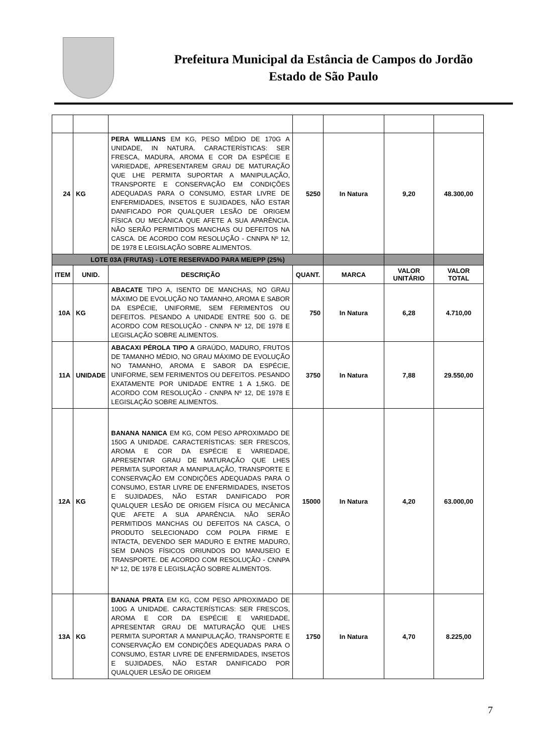Prefeitura Municipal da Estância de Campos do Jordão
Estado de São Paulo
| 24 | KG | PERA WILLIANS EM KG, PESO MÉDIO DE 170G A UNIDADE, IN NATURA. CARACTERÍSTICAS: SER FRESCA, MADURA, AROMA E COR DA ESPÉCIE E VARIEDADE, APRESENTAREM GRAU DE MATURAÇÃO QUE LHE PERMITA SUPORTAR A MANIPULAÇÃO, TRANSPORTE E CONSERVAÇÃO EM CONDIÇÕES ADEQUADAS PARA O CONSUMO, ESTAR LIVRE DE ENFERMIDADES, INSETOS E SUJIDADES, NÃO ESTAR DANIFICADO POR QUALQUER LESÃO DE ORIGEM FÍSICA OU MECÂNICA QUE AFETE A SUA APARÊNCIA. NÃO SERÃO PERMITIDOS MANCHAS OU DEFEITOS NA CASCA. DE ACORDO COM RESOLUÇÃO - CNNPA Nº 12, DE 1978 E LEGISLAÇÃO SOBRE ALIMENTOS. | 5250 | In Natura | 9,20 | 48.300,00 |
| LOTE 03A (FRUTAS) - LOTE RESERVADO PARA ME/EPP (25%) | | | | | | |
| ITEM | UNID. | DESCRIÇÃO | QUANT. | MARCA | VALOR UNITÁRIO | VALOR TOTAL |
| 10A | KG | ABACATE TIPO A, ISENTO DE MANCHAS, NO GRAU MÁXIMO DE EVOLUÇÃO NO TAMANHO, AROMA E SABOR DA ESPÉCIE, UNIFORME, SEM FERIMENTOS OU DEFEITOS. PESANDO A UNIDADE ENTRE 500 G. DE ACORDO COM RESOLUÇÃO - CNNPA Nº 12, DE 1978 E LEGISLAÇÃO SOBRE ALIMENTOS. | 750 | In Natura | 6,28 | 4.710,00 |
| 11A | UNIDADE | ABACAXI PÉROLA TIPO A GRAÚDO, MADURO, FRUTOS DE TAMANHO MÉDIO, NO GRAU MÁXIMO DE EVOLUÇÃO NO TAMANHO, AROMA E SABOR DA ESPÉCIE, UNIFORME, SEM FERIMENTOS OU DEFEITOS. PESANDO EXATAMENTE POR UNIDADE ENTRE 1 A 1,5KG. DE ACORDO COM RESOLUÇÃO - CNNPA Nº 12, DE 1978 E LEGISLAÇÃO SOBRE ALIMENTOS. | 3750 | In Natura | 7,88 | 29.550,00 |
| 12A | KG | BANANA NANICA EM KG, COM PESO APROXIMADO DE 150G A UNIDADE. CARACTERÍSTICAS: SER FRESCOS, AROMA E COR DA ESPÉCIE E VARIEDADE, APRESENTAR GRAU DE MATURAÇÃO QUE LHES PERMITA SUPORTAR A MANIPULAÇÃO, TRANSPORTE E CONSERVAÇÃO EM CONDIÇÕES ADEQUADAS PARA O CONSUMO, ESTAR LIVRE DE ENFERMIDADES, INSETOS E SUJIDADES, NÃO ESTAR DANIFICADO POR QUALQUER LESÃO DE ORIGEM FÍSICA OU MECÂNICA QUE AFETE A SUA APARÊNCIA. NÃO SERÃO PERMITIDOS MANCHAS OU DEFEITOS NA CASCA, O PRODUTO SELECIONADO COM POLPA FIRME E INTACTA, DEVENDO SER MADURO E ENTRE MADURO, SEM DANOS FÍSICOS ORIUNDOS DO MANUSEIO E TRANSPORTE. DE ACORDO COM RESOLUÇÃO - CNNPA Nº 12, DE 1978 E LEGISLAÇÃO SOBRE ALIMENTOS. | 15000 | In Natura | 4,20 | 63.000,00 |
| 13A | KG | BANANA PRATA EM KG, COM PESO APROXIMADO DE 100G A UNIDADE. CARACTERÍSTICAS: SER FRESCOS, AROMA E COR DA ESPÉCIE E VARIEDADE, APRESENTAR GRAU DE MATURAÇÃO QUE LHES PERMITA SUPORTAR A MANIPULAÇÃO, TRANSPORTE E CONSERVAÇÃO EM CONDIÇÕES ADEQUADAS PARA O CONSUMO, ESTAR LIVRE DE ENFERMIDADES, INSETOS E SUJIDADES, NÃO ESTAR DANIFICADO POR QUALQUER LESÃO DE ORIGEM | 1750 | In Natura | 4,70 | 8.225,00 |
7